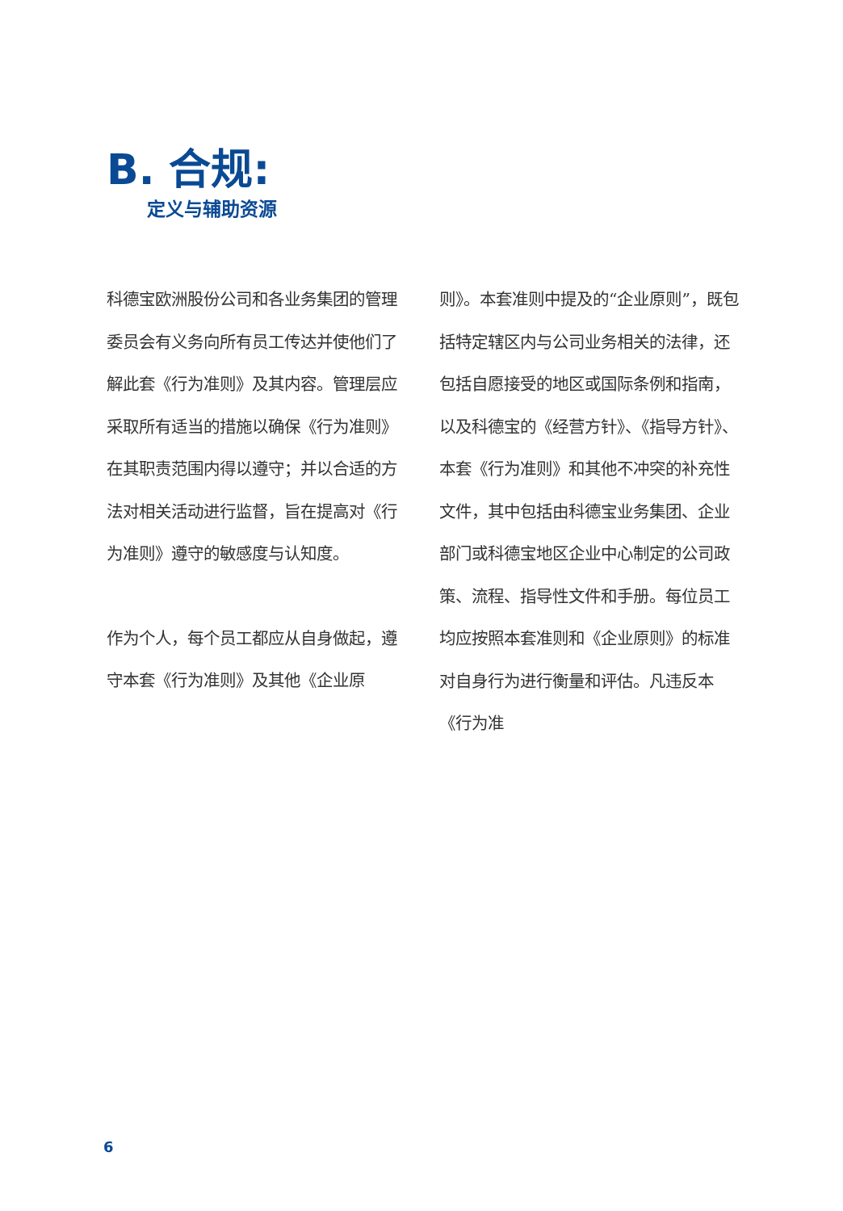B. 合规:
定义与辅助资源
科德宝欧洲股份公司和各业务集团的管理委员会有义务向所有员工传达并使他们了解此套《行为准则》及其内容。管理层应采取所有适当的措施以确保《行为准则》在其职责范围内得以遵守；并以合适的方法对相关活动进行监督，旨在提高对《行为准则》遵守的敏感度与认知度。
作为个人，每个员工都应从自身做起，遵守本套《行为准则》及其他《企业原
则》。本套准则中提及的“企业原则”，既包括特定辖区内与公司业务相关的法律，还包括自愿接受的地区或国际条例和指南，以及科德宝的《经营方针》、《指导方针》、本套《行为准则》和其他不冲突的补充性文件，其中包括由科德宝业务集团、企业部门或科德宝地区企业中心制定的公司政策、流程、指导性文件和手册。每位员工均应按照本套准则和《企业原则》的标准对自身行为进行衡量和评估。凡违反本《行为准
6